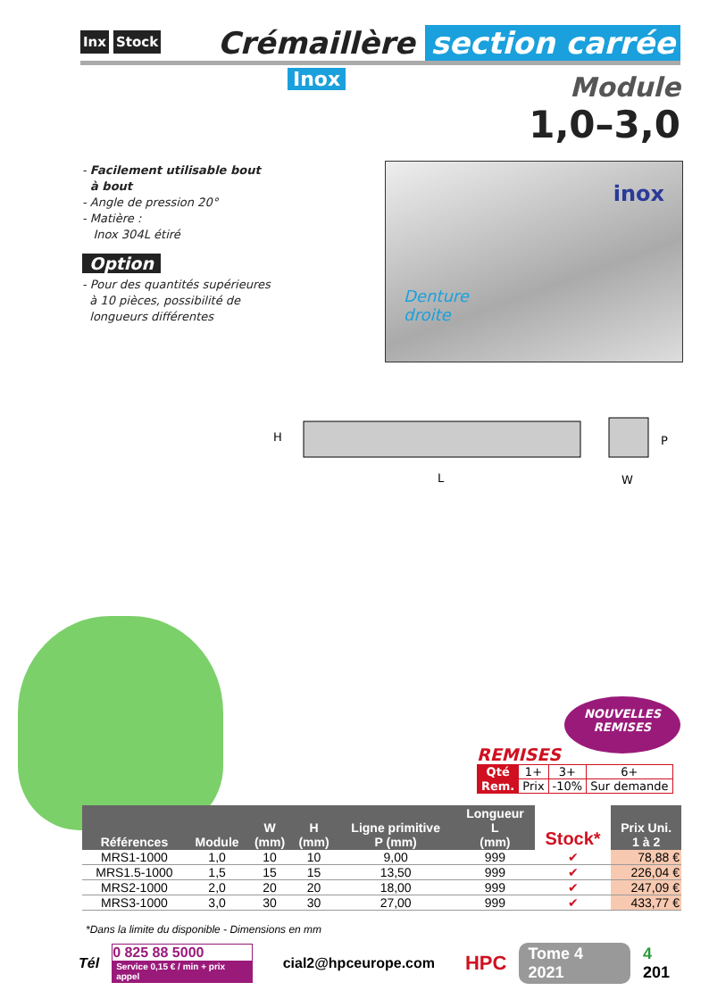Inx Stock Crémaillère section carrée
Inox
Module
1,0–3,0
- Facilement utilisable bout
à bout
- Angle de pression 20°
- Matière :
Inox 304L étiré
Option
- Pour des quantités supérieures
à 10 pièces, possibilité de
longueurs différentes
inox
Denture
droite
H
L
P
W
NOUVELLES
REMISES
REMISES
| Qté | 1+ | 3+ | 6+ |
| Rem. | Prix | -10% | Sur demande |
| Références | Module | W (mm) | H (mm) | Ligne primitive P (mm) | Longueur L (mm) | Stock* | Prix Uni. 1 à 2 |
| --- | --- | --- | --- | --- | --- | --- | --- |
| MRS1-1000 | 1,0 | 10 | 10 | 9,00 | 999 | ✔ | 78,88 € |
| MRS1.5-1000 | 1,5 | 15 | 15 | 13,50 | 999 | ✔ | 226,04 € |
| MRS2-1000 | 2,0 | 20 | 20 | 18,00 | 999 | ✔ | 247,09 € |
| MRS3-1000 | 3,0 | 30 | 30 | 27,00 | 999 | ✔ | 433,77 € |
*Dans la limite du disponible - Dimensions en mm
Tél
0 825 88 5000
Service 0,15 € / min + prix appel
cial2@hpceurope.com HPC Tome 4 2021 4 201